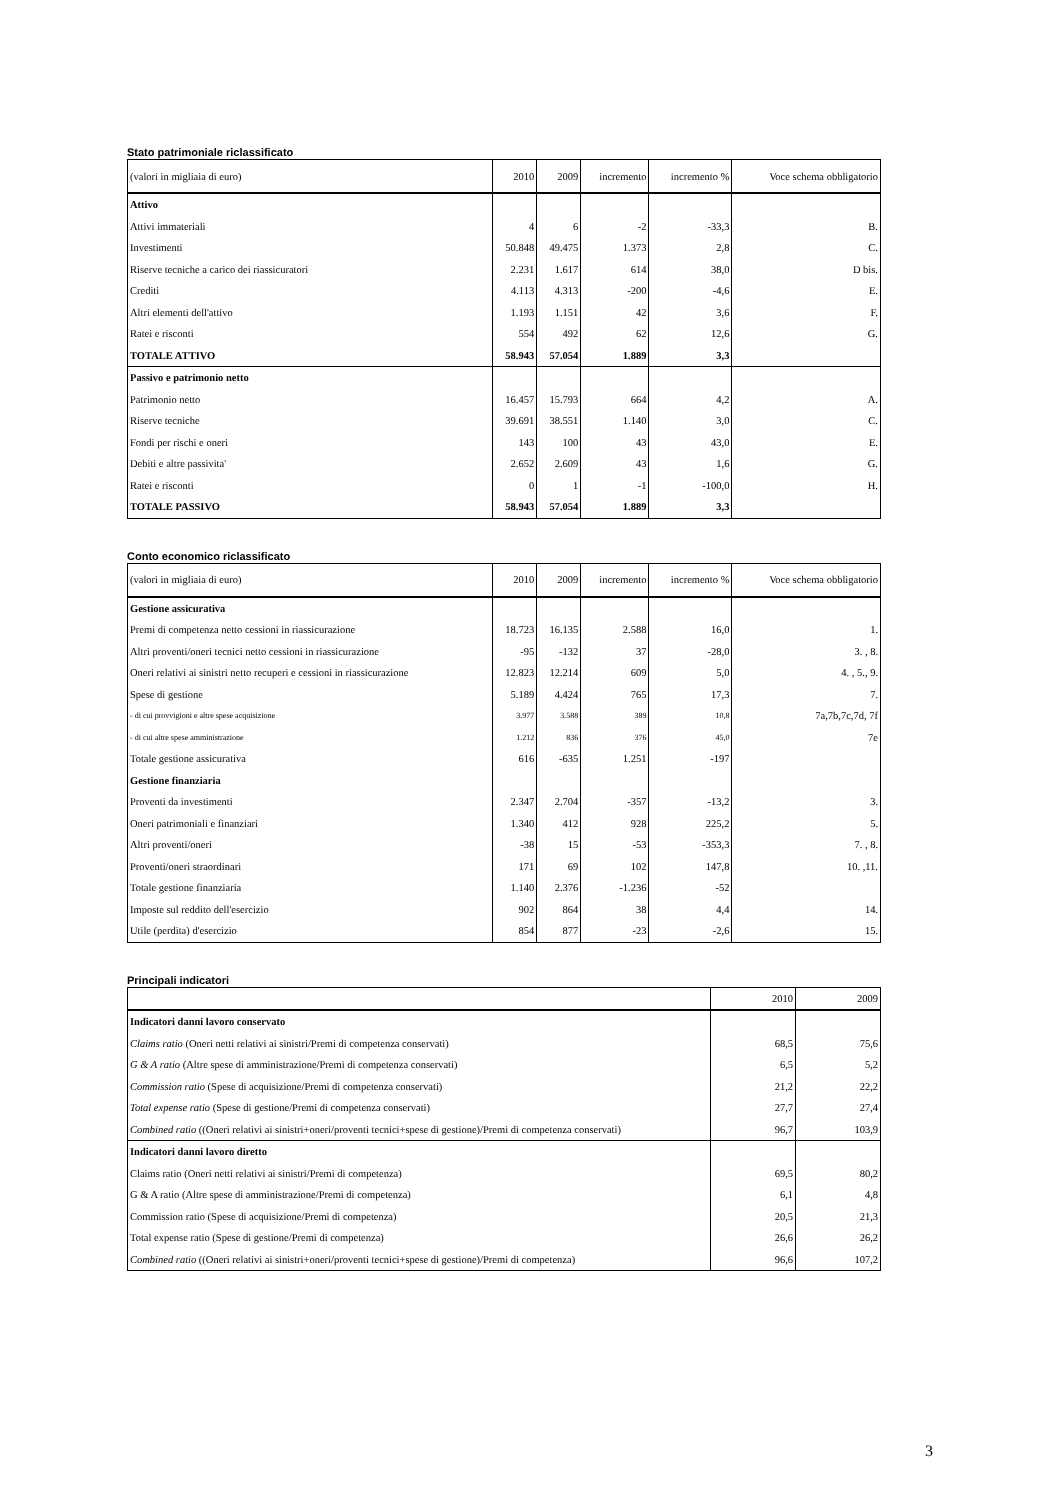Stato patrimoniale riclassificato
| (valori in migliaia di euro) | 2010 | 2009 | incremento | incremento % | Voce schema obbligatorio |
| --- | --- | --- | --- | --- | --- |
| Attivo | | | | | |
| Attivi immateriali | 4 | 6 | -2 | -33,3 | B. |
| Investimenti | 50.848 | 49.475 | 1.373 | 2,8 | C. |
| Riserve tecniche a carico dei riassicuratori | 2.231 | 1.617 | 614 | 38,0 | D bis. |
| Crediti | 4.113 | 4.313 | -200 | -4,6 | E. |
| Altri elementi dell'attivo | 1.193 | 1.151 | 42 | 3,6 | F. |
| Ratei e risconti | 554 | 492 | 62 | 12,6 | G. |
| TOTALE ATTIVO | 58.943 | 57.054 | 1.889 | 3,3 | |
| Passivo e patrimonio netto | | | | | |
| Patrimonio netto | 16.457 | 15.793 | 664 | 4,2 | A. |
| Riserve tecniche | 39.691 | 38.551 | 1.140 | 3,0 | C. |
| Fondi per rischi e oneri | 143 | 100 | 43 | 43,0 | E. |
| Debiti e altre passivita' | 2.652 | 2.609 | 43 | 1,6 | G. |
| Ratei e risconti | 0 | 1 | -1 | -100,0 | H. |
| TOTALE PASSIVO | 58.943 | 57.054 | 1.889 | 3,3 | |
Conto economico riclassificato
| (valori in migliaia di euro) | 2010 | 2009 | incremento | incremento % | Voce schema obbligatorio |
| --- | --- | --- | --- | --- | --- |
| Gestione assicurativa | | | | | |
| Premi di competenza netto cessioni in riassicurazione | 18.723 | 16.135 | 2.588 | 16,0 | 1. |
| Altri proventi/oneri tecnici netto cessioni in riassicurazione | -95 | -132 | 37 | -28,0 | 3. , 8. |
| Oneri relativi ai sinistri netto recuperi e cessioni in riassicurazione | 12.823 | 12.214 | 609 | 5,0 | 4. , 5., 9. |
| Spese di gestione | 5.189 | 4.424 | 765 | 17,3 | 7. |
| - di cui provvigioni e altre spese acquisizione | 3.977 | 3.588 | 389 | 10,8 | 7a,7b,7c,7d, 7f |
| - di cui altre spese amministrazione | 1.212 | 836 | 376 | 45,0 | 7e |
| Totale gestione assicurativa | 616 | -635 | 1.251 | -197 | |
| Gestione finanziaria | | | | | |
| Proventi da investimenti | 2.347 | 2.704 | -357 | -13,2 | 3. |
| Oneri patrimoniali e finanziari | 1.340 | 412 | 928 | 225,2 | 5. |
| Altri proventi/oneri | -38 | 15 | -53 | -353,3 | 7. , 8. |
| Proventi/oneri straordinari | 171 | 69 | 102 | 147,8 | 10. ,11. |
| Totale gestione finanziaria | 1.140 | 2.376 | -1.236 | -52 | |
| Imposte sul reddito dell'esercizio | 902 | 864 | 38 | 4,4 | 14. |
| Utile (perdita) d'esercizio | 854 | 877 | -23 | -2,6 | 15. |
Principali indicatori
| | 2010 | 2009 |
| --- | --- | --- |
| Indicatori danni lavoro conservato | | |
| Claims ratio (Oneri netti relativi ai sinistri/Premi di competenza conservati) | 68,5 | 75,6 |
| G & A ratio (Altre spese di amministrazione/Premi di competenza conservati) | 6,5 | 5,2 |
| Commission ratio (Spese di acquisizione/Premi di competenza conservati) | 21,2 | 22,2 |
| Total expense ratio (Spese di gestione/Premi di competenza conservati) | 27,7 | 27,4 |
| Combined ratio ((Oneri relativi ai sinistri+oneri/proventi tecnici+spese di gestione)/Premi di competenza conservati) | 96,7 | 103,9 |
| Indicatori danni lavoro diretto | | |
| Claims ratio (Oneri netti relativi ai sinistri/Premi di competenza) | 69,5 | 80,2 |
| G & A ratio (Altre spese di amministrazione/Premi di competenza) | 6,1 | 4,8 |
| Commission ratio (Spese di acquisizione/Premi di competenza) | 20,5 | 21,3 |
| Total expense ratio (Spese di gestione/Premi di competenza) | 26,6 | 26,2 |
| Combined ratio ((Oneri relativi ai sinistri+oneri/proventi tecnici+spese di gestione)/Premi di competenza) | 96,6 | 107,2 |
3